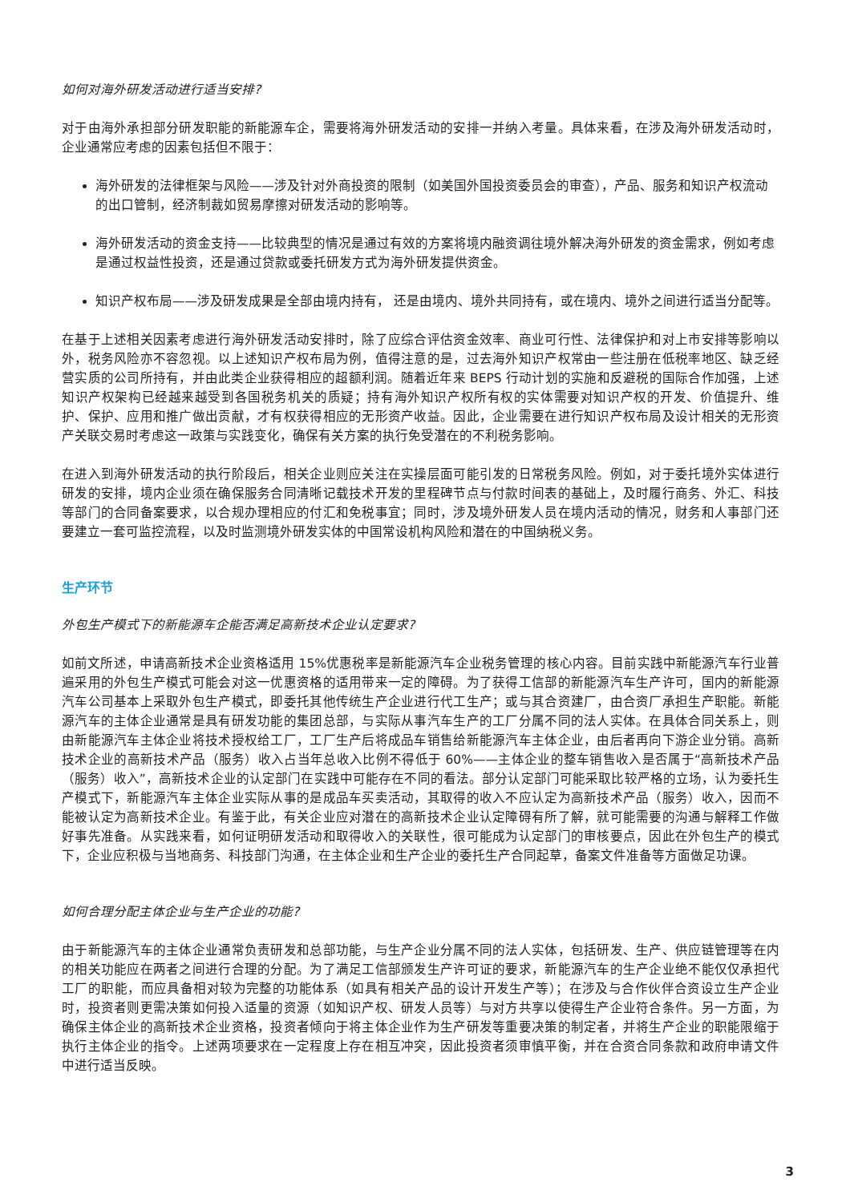如何对海外研发活动进行适当安排?
对于由海外承担部分研发职能的新能源车企，需要将海外研发活动的安排一并纳入考量。具体来看，在涉及海外研发活动时，企业通常应考虑的因素包括但不限于：
海外研发的法律框架与风险——涉及针对外商投资的限制（如美国外国投资委员会的审查），产品、服务和知识产权流动的出口管制，经济制裁如贸易摩擦对研发活动的影响等。
海外研发活动的资金支持——比较典型的情况是通过有效的方案将境内融资调往境外解决海外研发的资金需求，例如考虑是通过权益性投资，还是通过贷款或委托研发方式为海外研发提供资金。
知识产权布局——涉及研发成果是全部由境内持有， 还是由境内、境外共同持有，或在境内、境外之间进行适当分配等。
在基于上述相关因素考虑进行海外研发活动安排时，除了应综合评估资金效率、商业可行性、法律保护和对上市安排等影响以外，税务风险亦不容忽视。以上述知识产权布局为例，值得注意的是，过去海外知识产权常由一些注册在低税率地区、缺乏经营实质的公司所持有，并由此类企业获得相应的超额利润。随着近年来 BEPS 行动计划的实施和反避税的国际合作加强，上述知识产权架构已经越来越受到各国税务机关的质疑；持有海外知识产权所有权的实体需要对知识产权的开发、价值提升、维护、保护、应用和推广做出贡献，才有权获得相应的无形资产收益。因此，企业需要在进行知识产权布局及设计相关的无形资产关联交易时考虑这一政策与实践变化，确保有关方案的执行免受潜在的不利税务影响。
在进入到海外研发活动的执行阶段后，相关企业则应关注在实操层面可能引发的日常税务风险。例如，对于委托境外实体进行研发的安排，境内企业须在确保服务合同清晰记载技术开发的里程碑节点与付款时间表的基础上，及时履行商务、外汇、科技等部门的合同备案要求，以合规办理相应的付汇和免税事宜；同时，涉及境外研发人员在境内活动的情况，财务和人事部门还要建立一套可监控流程，以及时监测境外研发实体的中国常设机构风险和潜在的中国纳税义务。
生产环节
外包生产模式下的新能源车企能否满足高新技术企业认定要求?
如前文所述，申请高新技术企业资格适用 15%优惠税率是新能源汽车企业税务管理的核心内容。目前实践中新能源汽车行业普遍采用的外包生产模式可能会对这一优惠资格的适用带来一定的障碍。为了获得工信部的新能源汽车生产许可，国内的新能源汽车公司基本上采取外包生产模式，即委托其他传统生产企业进行代工生产；或与其合资建厂，由合资厂承担生产职能。新能源汽车的主体企业通常是具有研发功能的集团总部，与实际从事汽车生产的工厂分属不同的法人实体。在具体合同关系上，则由新能源汽车主体企业将技术授权给工厂，工厂生产后将成品车销售给新能源汽车主体企业，由后者再向下游企业分销。高新技术企业的高新技术产品（服务）收入占当年总收入比例不得低于 60%——主体企业的整车销售收入是否属于“高新技术产品（服务）收入”，高新技术企业的认定部门在实践中可能存在不同的看法。部分认定部门可能采取比较严格的立场，认为委托生产模式下，新能源汽车主体企业实际从事的是成品车买卖活动，其取得的收入不应认定为高新技术产品（服务）收入，因而不能被认定为高新技术企业。有鉴于此，有关企业应对潜在的高新技术企业认定障碍有所了解，就可能需要的沟通与解释工作做好事先准备。从实践来看，如何证明研发活动和取得收入的关联性，很可能成为认定部门的审核要点，因此在外包生产的模式下，企业应积极与当地商务、科技部门沟通，在主体企业和生产企业的委托生产合同起草，备案文件准备等方面做足功课。
如何合理分配主体企业与生产企业的功能?
由于新能源汽车的主体企业通常负责研发和总部功能，与生产企业分属不同的法人实体，包括研发、生产、供应链管理等在内的相关功能应在两者之间进行合理的分配。为了满足工信部颁发生产许可证的要求，新能源汽车的生产企业绝不能仅仅承担代工厂的职能，而应具备相对较为完整的功能体系（如具有相关产品的设计开发生产等）；在涉及与合作伙伴合资设立生产企业时，投资者则更需决策如何投入适量的资源（如知识产权、研发人员等）与对方共享以使得生产企业符合条件。另一方面，为确保主体企业的高新技术企业资格，投资者倾向于将主体企业作为生产研发等重要决策的制定者，并将生产企业的职能限缩于执行主体企业的指令。上述两项要求在一定程度上存在相互冲突，因此投资者须审慎平衡，并在合资合同条款和政府申请文件中进行适当反映。
3